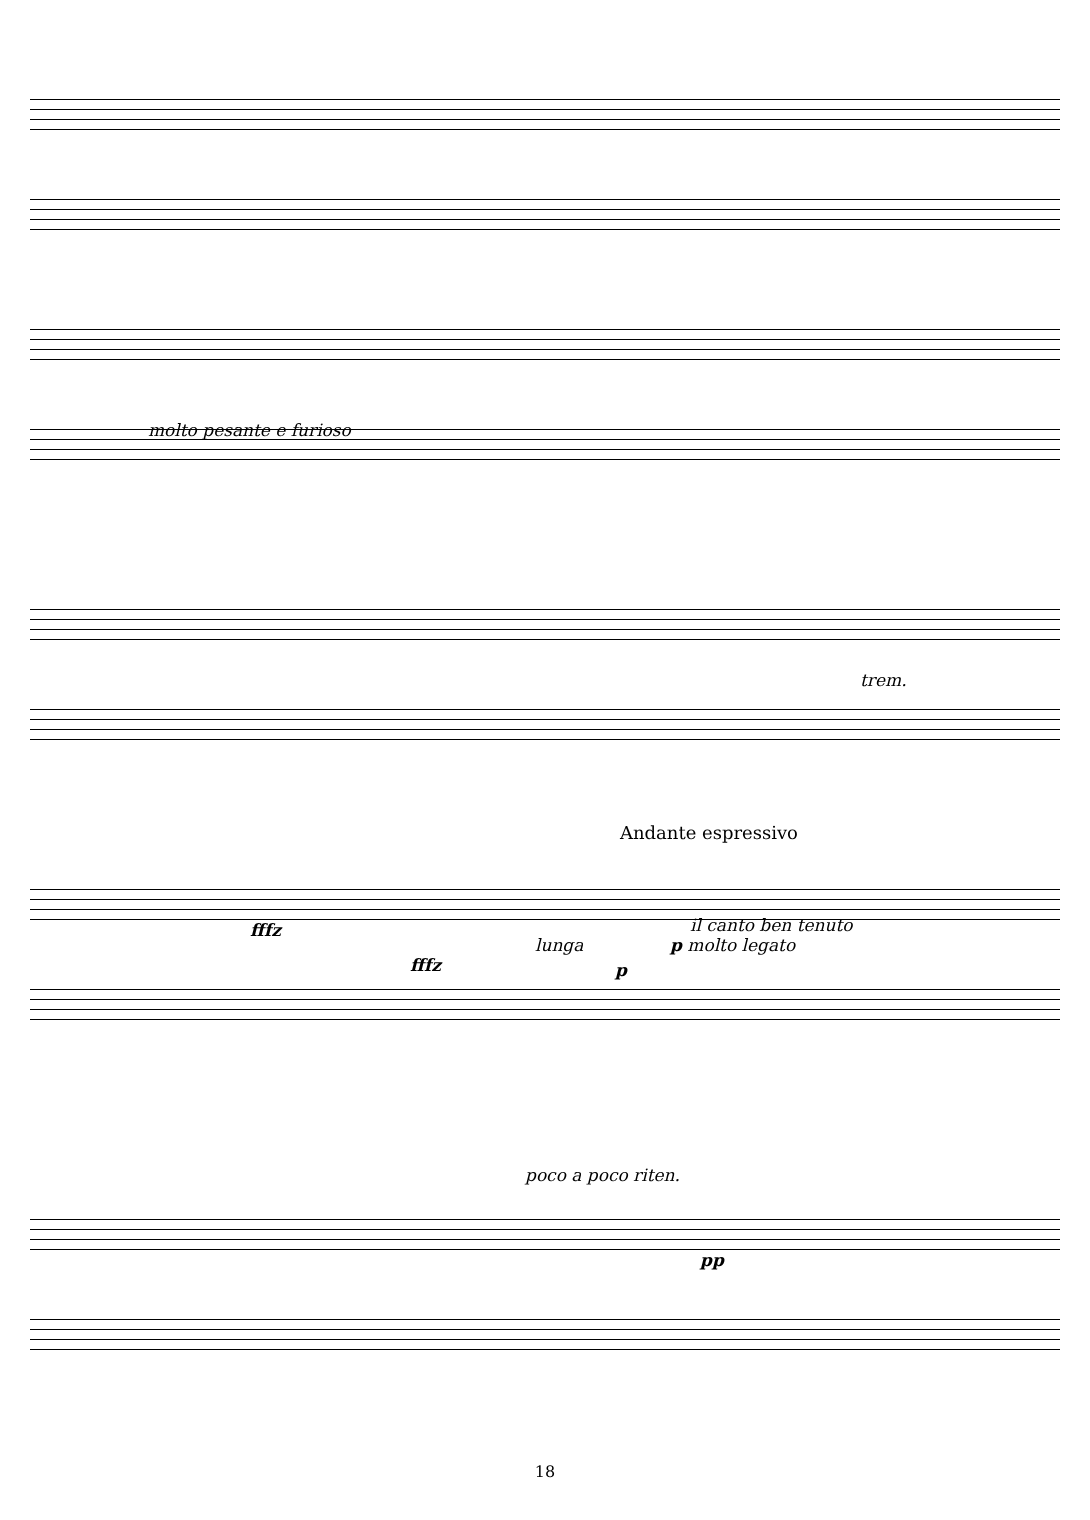molto pesante e furioso
trem.
Andante espressivo
fffz il canto ben tenuto
p molto legato
fffz
lunga
p
poco a poco riten.
pp
18